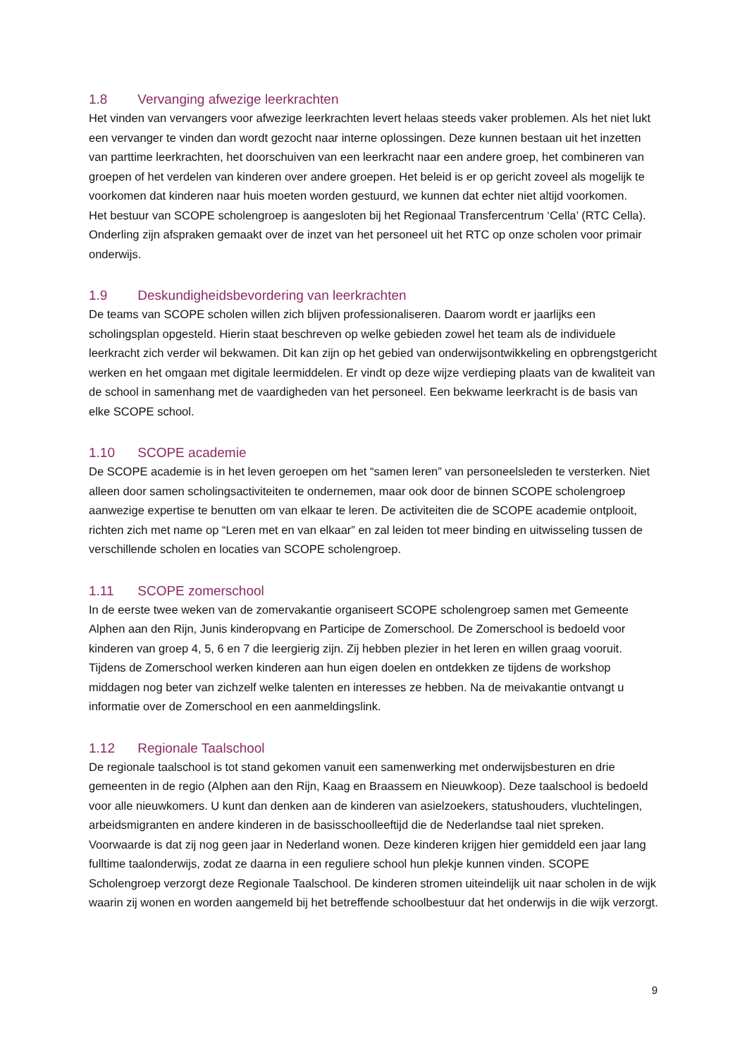1.8 Vervanging afwezige leerkrachten
Het vinden van vervangers voor afwezige leerkrachten levert helaas steeds vaker problemen. Als het niet lukt een vervanger te vinden dan wordt gezocht naar interne oplossingen. Deze kunnen bestaan uit het inzetten van parttime leerkrachten, het doorschuiven van een leerkracht naar een andere groep, het combineren van groepen of het verdelen van kinderen over andere groepen. Het beleid is er op gericht zoveel als mogelijk te voorkomen dat kinderen naar huis moeten worden gestuurd, we kunnen dat echter niet altijd voorkomen.
Het bestuur van SCOPE scholengroep is aangesloten bij het Regionaal Transfercentrum ‘Cella’ (RTC Cella). Onderling zijn afspraken gemaakt over de inzet van het personeel uit het RTC op onze scholen voor primair onderwijs.
1.9 Deskundigheidsbevordering van leerkrachten
De teams van SCOPE scholen willen zich blijven professionaliseren. Daarom wordt er jaarlijks een scholingsplan opgesteld. Hierin staat beschreven op welke gebieden zowel het team als de individuele leerkracht zich verder wil bekwamen. Dit kan zijn op het gebied van onderwijsontwikkeling en opbrengstgericht werken en het omgaan met digitale leermiddelen. Er vindt op deze wijze verdieping plaats van de kwaliteit van de school in samenhang met de vaardigheden van het personeel. Een bekwame leerkracht is de basis van elke SCOPE school.
1.10 SCOPE academie
De SCOPE academie is in het leven geroepen om het “samen leren” van personeelsleden te versterken. Niet alleen door samen scholingsactiviteiten te ondernemen, maar ook door de binnen SCOPE scholengroep aanwezige expertise te benutten om van elkaar te leren. De activiteiten die de SCOPE academie ontplooit, richten zich met name op “Leren met en van elkaar” en zal leiden tot meer binding en uitwisseling tussen de verschillende scholen en locaties van SCOPE scholengroep.
1.11 SCOPE zomerschool
In de eerste twee weken van de zomervakantie organiseert SCOPE scholengroep samen met Gemeente Alphen aan den Rijn, Junis kinderopvang en Participe de Zomerschool. De Zomerschool is bedoeld voor kinderen van groep 4, 5, 6 en 7 die leergierig zijn. Zij hebben plezier in het leren en willen graag vooruit. Tijdens de Zomerschool werken kinderen aan hun eigen doelen en ontdekken ze tijdens de workshop middagen nog beter van zichzelf welke talenten en interesses ze hebben. Na de meivakantie ontvangt u informatie over de Zomerschool en een aanmeldingslink.
1.12 Regionale Taalschool
De regionale taalschool is tot stand gekomen vanuit een samenwerking met onderwijsbesturen en drie gemeenten in de regio (Alphen aan den Rijn, Kaag en Braassem en Nieuwkoop). Deze taalschool is bedoeld voor alle nieuwkomers. U kunt dan denken aan de kinderen van asielzoekers, statushouders, vluchtelingen, arbeidsmigranten en andere kinderen in de basisschoolleeftijd die de Nederlandse taal niet spreken. Voorwaarde is dat zij nog geen jaar in Nederland wonen. Deze kinderen krijgen hier gemiddeld een jaar lang fulltime taalonderwijs, zodat ze daarna in een reguliere school hun plekje kunnen vinden. SCOPE Scholengroep verzorgt deze Regionale Taalschool. De kinderen stromen uiteindelijk uit naar scholen in de wijk waarin zij wonen en worden aangemeld bij het betreffende schoolbestuur dat het onderwijs in die wijk verzorgt.
9